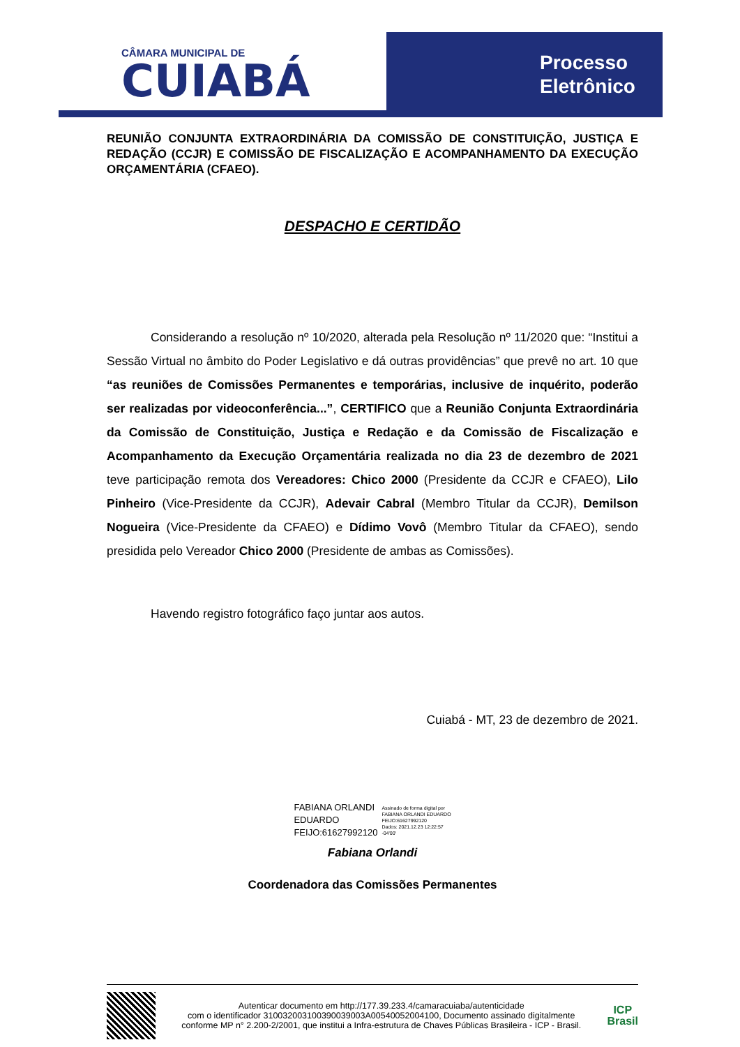CÂMARA MUNICIPAL DE
CUIABÁ
Processo
Eletrônico
REUNIÃO CONJUNTA EXTRAORDINÁRIA DA COMISSÃO DE CONSTITUIÇÃO, JUSTIÇA E REDAÇÃO (CCJR) E COMISSÃO DE FISCALIZAÇÃO E ACOMPANHAMENTO DA EXECUÇÃO ORÇAMENTÁRIA (CFAEO).
DESPACHO E CERTIDÃO
Considerando a resolução nº 10/2020, alterada pela Resolução nº 11/2020 que: “Institui a Sessão Virtual no âmbito do Poder Legislativo e dá outras providências” que prevê no art. 10 que “as reuniões de Comissões Permanentes e temporárias, inclusive de inquérito, poderão ser realizadas por videoconferência...”, CERTIFICO que a Reunião Conjunta Extraordinária da Comissão de Constituição, Justiça e Redação e da Comissão de Fiscalização e Acompanhamento da Execução Orçamentária realizada no dia 23 de dezembro de 2021 teve participação remota dos Vereadores: Chico 2000 (Presidente da CCJR e CFAEO), Lilo Pinheiro (Vice-Presidente da CCJR), Adevair Cabral (Membro Titular da CCJR), Demilson Nogueira (Vice-Presidente da CFAEO) e Dídimo Vovô (Membro Titular da CFAEO), sendo presidida pelo Vereador Chico 2000 (Presidente de ambas as Comissões).
Havendo registro fotográfico faço juntar aos autos.
Cuiabá - MT, 23 de dezembro de 2021.
FABIANA ORLANDI
EDUARDO
FEIJO:61627992120
Assinado de forma digital por
FABIANA ORLANDI EDUARDO
FEIJO:61627992120
Dados: 2021.12.23 12:22:57
-04'00'
Fabiana Orlandi
Coordenadora das Comissões Permanentes
Autenticar documento em http://177.39.233.4/camaracuiaba/autenticidade
com o identificador 310032003100390039003A00540052004100, Documento assinado digitalmente conforme MP n° 2.200-2/2001, que institui a Infra-estrutura de Chaves Públicas Brasileira - ICP - Brasil.
ICP
Brasil